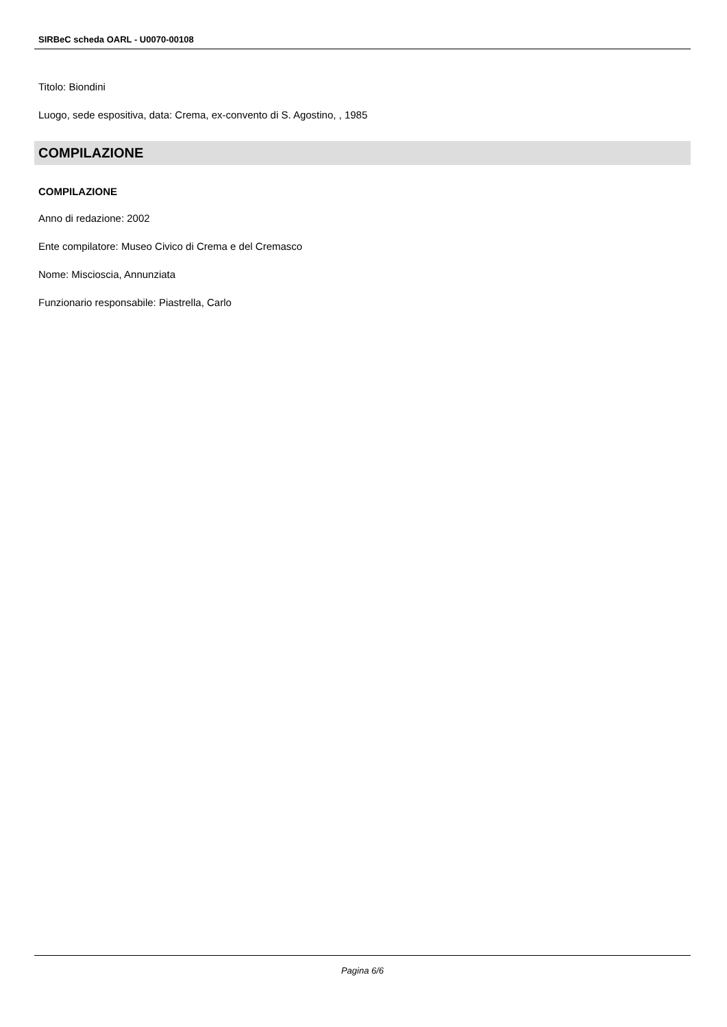SIRBeC scheda OARL - U0070-00108
Titolo: Biondini
Luogo, sede espositiva, data: Crema, ex-convento di S. Agostino, , 1985
COMPILAZIONE
COMPILAZIONE
Anno di redazione: 2002
Ente compilatore: Museo Civico di Crema e del Cremasco
Nome: Miscioscia, Annunziata
Funzionario responsabile: Piastrella, Carlo
Pagina 6/6